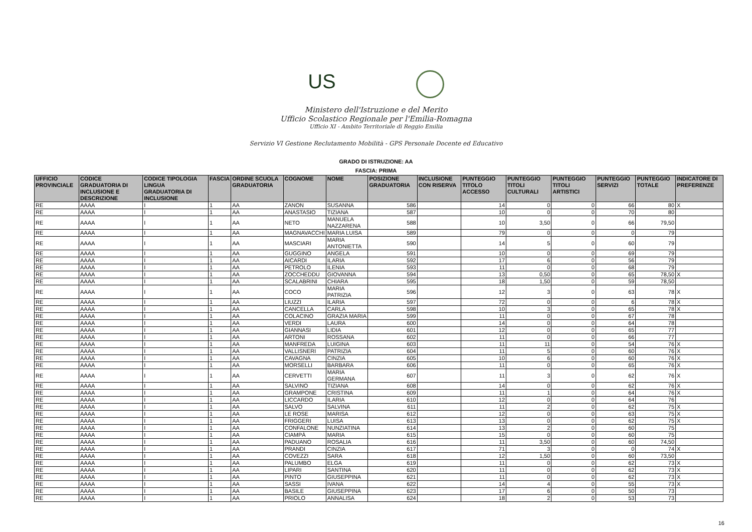US
Ministero dell'Istruzione e del Merito
Ufficio Scolastico Regionale per l'Emilia-Romagna
Ufficio XI - Ambito Territoriale di Reggio Emilia
Servizio VI Gestione Reclutamento Mobilità - GPS Personale Docente ed Educativo
GRADO DI ISTRUZIONE: AA
FASCIA: PRIMA
| UFFICIO PROVINCIALE | CODICE GRADUATORIA DI INCLUSIONE E DESCRIZIONE | CODICE TIPOLOGIA LINGUA GRADUATORIA DI INCLUSIONE | FASCIA | ORDINE SCUOLA GRADUATORIA | COGNOME | NOME | POSIZIONE GRADUATORIA | INCLUSIONE CON RISERVA | PUNTEGGIO TITOLO ACCESSO | PUNTEGGIO TITOLI CULTURALI | PUNTEGGIO TITOLI ARTISTICI | PUNTEGGIO SERVIZI | PUNTEGGIO TOTALE | INDICATORE DI PREFERENZE |
| --- | --- | --- | --- | --- | --- | --- | --- | --- | --- | --- | --- | --- | --- | --- |
| RE | AAAA | I | 1 | AA | ZANON | SUSANNA | 586 | | 14 | 0 | 0 | 66 | 80 | X |
| RE | AAAA | I | 1 | AA | ANASTASIO | TIZIANA | 587 | | 10 | 0 | 0 | 70 | 80 | |
| RE | AAAA | I | 1 | AA | NETO | MANUELA NAZZARENA | 588 | | 10 | 3,50 | 0 | 66 | 79,50 | |
| RE | AAAA | I | 1 | AA | MAGNAVACCHI | MARIA LUISA | 589 | | 79 | 0 | 0 | 0 | 79 | |
| RE | AAAA | I | 1 | AA | MASCIARI | MARIA ANTONIETTA | 590 | | 14 | 5 | 0 | 60 | 79 | |
| RE | AAAA | I | 1 | AA | GUGGINO | ANGELA | 591 | | 10 | 0 | 0 | 69 | 79 | |
| RE | AAAA | I | 1 | AA | AICARDI | ILARIA | 592 | | 17 | 6 | 0 | 56 | 79 | |
| RE | AAAA | I | 1 | AA | PETROLO | ILENIA | 593 | | 11 | 0 | 0 | 68 | 79 | |
| RE | AAAA | I | 1 | AA | ZOCCHEDDU | GIOVANNA | 594 | | 13 | 0,50 | 0 | 65 | 78,50 | X |
| RE | AAAA | I | 1 | AA | SCALABRINI | CHIARA | 595 | | 18 | 1,50 | 0 | 59 | 78,50 | |
| RE | AAAA | I | 1 | AA | COCO | MARIA PATRIZIA | 596 | | 12 | 3 | 0 | 63 | 78 | X |
| RE | AAAA | I | 1 | AA | LIUZZI | ILARIA | 597 | | 72 | 0 | 0 | 6 | 78 | X |
| RE | AAAA | I | 1 | AA | CANCELLA | CARLA | 598 | | 10 | 3 | 0 | 65 | 78 | X |
| RE | AAAA | I | 1 | AA | COLACINO | GRAZIA MARIA | 599 | | 11 | 0 | 0 | 67 | 78 | |
| RE | AAAA | I | 1 | AA | VERDI | LAURA | 600 | | 14 | 0 | 0 | 64 | 78 | |
| RE | AAAA | I | 1 | AA | GIANNASI | LIDIA | 601 | | 12 | 0 | 0 | 65 | 77 | |
| RE | AAAA | I | 1 | AA | ARTONI | ROSSANA | 602 | | 11 | 0 | 0 | 66 | 77 | |
| RE | AAAA | I | 1 | AA | MANFREDA | LUIGINA | 603 | | 11 | 11 | 0 | 54 | 76 | X |
| RE | AAAA | I | 1 | AA | VALLISNERI | PATRIZIA | 604 | | 11 | 5 | 0 | 60 | 76 | X |
| RE | AAAA | I | 1 | AA | CAVAGNA | CINZIA | 605 | | 10 | 6 | 0 | 60 | 76 | X |
| RE | AAAA | I | 1 | AA | MORSELLI | BARBARA | 606 | | 11 | 0 | 0 | 65 | 76 | X |
| RE | AAAA | I | 1 | AA | CERVETTI | MARIA GERMANA | 607 | | 11 | 3 | 0 | 62 | 76 | X |
| RE | AAAA | I | 1 | AA | SALVINO | TIZIANA | 608 | | 14 | 0 | 0 | 62 | 76 | X |
| RE | AAAA | I | 1 | AA | GRAMPONE | CRISTINA | 609 | | 11 | 1 | 0 | 64 | 76 | X |
| RE | AAAA | I | 1 | AA | LICCARDO | ILARIA | 610 | | 12 | 0 | 0 | 64 | 76 | |
| RE | AAAA | I | 1 | AA | SALVO | SALVINA | 611 | | 11 | 2 | 0 | 62 | 75 | X |
| RE | AAAA | I | 1 | AA | LE ROSE | MARISA | 612 | | 12 | 0 | 0 | 63 | 75 | X |
| RE | AAAA | I | 1 | AA | FRIGGERI | LUISA | 613 | | 13 | 0 | 0 | 62 | 75 | X |
| RE | AAAA | I | 1 | AA | CONFALONE | NUNZIATINA | 614 | | 13 | 2 | 0 | 60 | 75 | |
| RE | AAAA | I | 1 | AA | CIAMPÀ | MARIA | 615 | | 15 | 0 | 0 | 60 | 75 | |
| RE | AAAA | I | 1 | AA | PADUANO | ROSALIA | 616 | | 11 | 3,50 | 0 | 60 | 74,50 | |
| RE | AAAA | I | 1 | AA | PRANDI | CINZIA | 617 | | 71 | 3 | 0 | 0 | 74 | X |
| RE | AAAA | I | 1 | AA | COVEZZI | SARA | 618 | | 12 | 1,50 | 0 | 60 | 73,50 | |
| RE | AAAA | I | 1 | AA | PALUMBO | ELGA | 619 | | 11 | 0 | 0 | 62 | 73 | X |
| RE | AAAA | I | 1 | AA | LIPARI | SANTINA | 620 | | 11 | 0 | 0 | 62 | 73 | X |
| RE | AAAA | I | 1 | AA | PINTO | GIUSEPPINA | 621 | | 11 | 0 | 0 | 62 | 73 | X |
| RE | AAAA | I | 1 | AA | SASSI | IVANA | 622 | | 14 | 4 | 0 | 55 | 73 | X |
| RE | AAAA | I | 1 | AA | BASILE | GIUSEPPINA | 623 | | 17 | 6 | 0 | 50 | 73 | |
| RE | AAAA | I | 1 | AA | PRIOLO | ANNALISA | 624 | | 18 | 2 | 0 | 53 | 73 | |
16